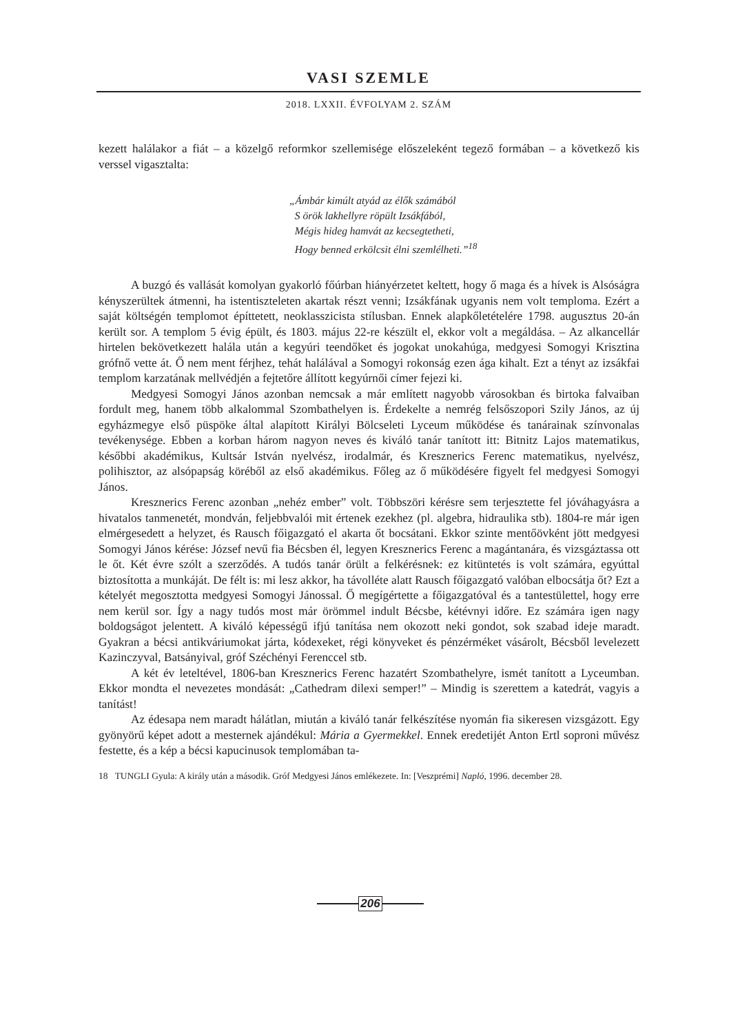VASI SZEMLE
2018. LXXII. ÉVFOLYAM 2. SZÁM
kezett halálakor a fiát – a közelgő reformkor szellemisége előszeleként tegező formában – a következő kis verssel vigasztalta:
„Ámbár kimúlt atyád az élők számából
S örök lakhellyre röpült Izsákfából,
Mégis hideg hamvát az kecsegtetheti,
Hogy benned erkölcsit élni szemlélheti.”<sup>18</sup>
A buzgó és vallását komolyan gyakorló főúrban hiányérzetet keltett, hogy ő maga és a hívek is Alsóságra kényszerültek átmenni, ha istentiszteleten akartak részt venni; Izsákfának ugyanis nem volt temploma. Ezért a saját költségén templomot építtetett, neoklasszicista stílusban. Ennek alapkőletételére 1798. augusztus 20-án került sor. A templom 5 évig épült, és 1803. május 22-re készült el, ekkor volt a megáldása. – Az alkancellár hirtelen bekövetkezett halála után a kegyúri teendőket és jogokat unokahúga, medgyesi Somogyi Krisztina grófnő vette át. Ő nem ment férjhez, tehát halálával a Somogyi rokonság ezen ága kihalt. Ezt a tényt az izsákfai templom karzatának mellvédjén a fejtetőre állított kegyúrnői címer fejezi ki.
Medgyesi Somogyi János azonban nemcsak a már említett nagyobb városokban és birtoka falvaiban fordult meg, hanem több alkalommal Szombathelyen is. Érdekelte a nemrég felsőszopori Szily János, az új egyházmegye első püspöke által alapított Királyi Bölcseleti Lyceum működése és tanárainak színvonalas tevékenysége. Ebben a korban három nagyon neves és kiváló tanár tanított itt: Bitnitz Lajos matematikus, későbbi akadémikus, Kultsár István nyelvész, irodalmár, és Kresznerics Ferenc matematikus, nyelvész, polihisztor, az alsópapság köréből az első akadémikus. Főleg az ő működésére figyelt fel medgyesi Somogyi János.
Kresznerics Ferenc azonban „nehéz ember” volt. Többszöri kérésre sem terjesztette fel jóváhagyásra a hivatalos tanmenetét, mondván, feljebbvalói mit értenek ezekhez (pl. algebra, hidraulika stb). 1804-re már igen elmérgesedett a helyzet, és Rausch főigazgató el akarta őt bocsátani. Ekkor szinte mentőövként jött medgyesi Somogyi János kérése: József nevű fia Bécsben él, legyen Kresznerics Ferenc a magántanára, és vizsgáztassa ott le őt. Két évre szólt a szerződés. A tudós tanár örült a felkérésnek: ez kitüntetés is volt számára, egyúttal biztosította a munkáját. De félt is: mi lesz akkor, ha távolléte alatt Rausch főigazgató valóban elbocsátja őt? Ezt a kételyét megosztotta medgyesi Somogyi Jánossal. Ő megígértette a főigazgatóval és a tantestülettel, hogy erre nem kerül sor. Így a nagy tudós most már örömmel indult Bécsbe, kétévnyi időre. Ez számára igen nagy boldogságot jelentett. A kiváló képességű ifjú tanítása nem okozott neki gondot, sok szabad ideje maradt. Gyakran a bécsi antikváriumokat járta, kódexeket, régi könyveket és pénzérméket vásárolt, Bécsből levelezett Kazinczyval, Batsányival, gróf Széchényi Ferenccel stb.
A két év leteltével, 1806-ban Kresznerics Ferenc hazatért Szombathelyre, ismét tanított a Lyceumban. Ekkor mondta el nevezetes mondását: „Cathedram dilexi semper!” – Mindig is szerettem a katedrát, vagyis a tanítást!
Az édesapa nem maradt hálátlan, miután a kiváló tanár felkészítése nyomán fia sikeresen vizsgázott. Egy gyönyörű képet adott a mesternek ajándékul: Mária a Gyermekkel. Ennek eredetijét Anton Ertl soproni művész festette, és a kép a bécsi kapucinusok templomában ta-
18 TUNGLI Gyula: A király után a második. Gróf Medgyesi János emlékezete. In: [Veszprémi] Napló, 1996. december 28.
206